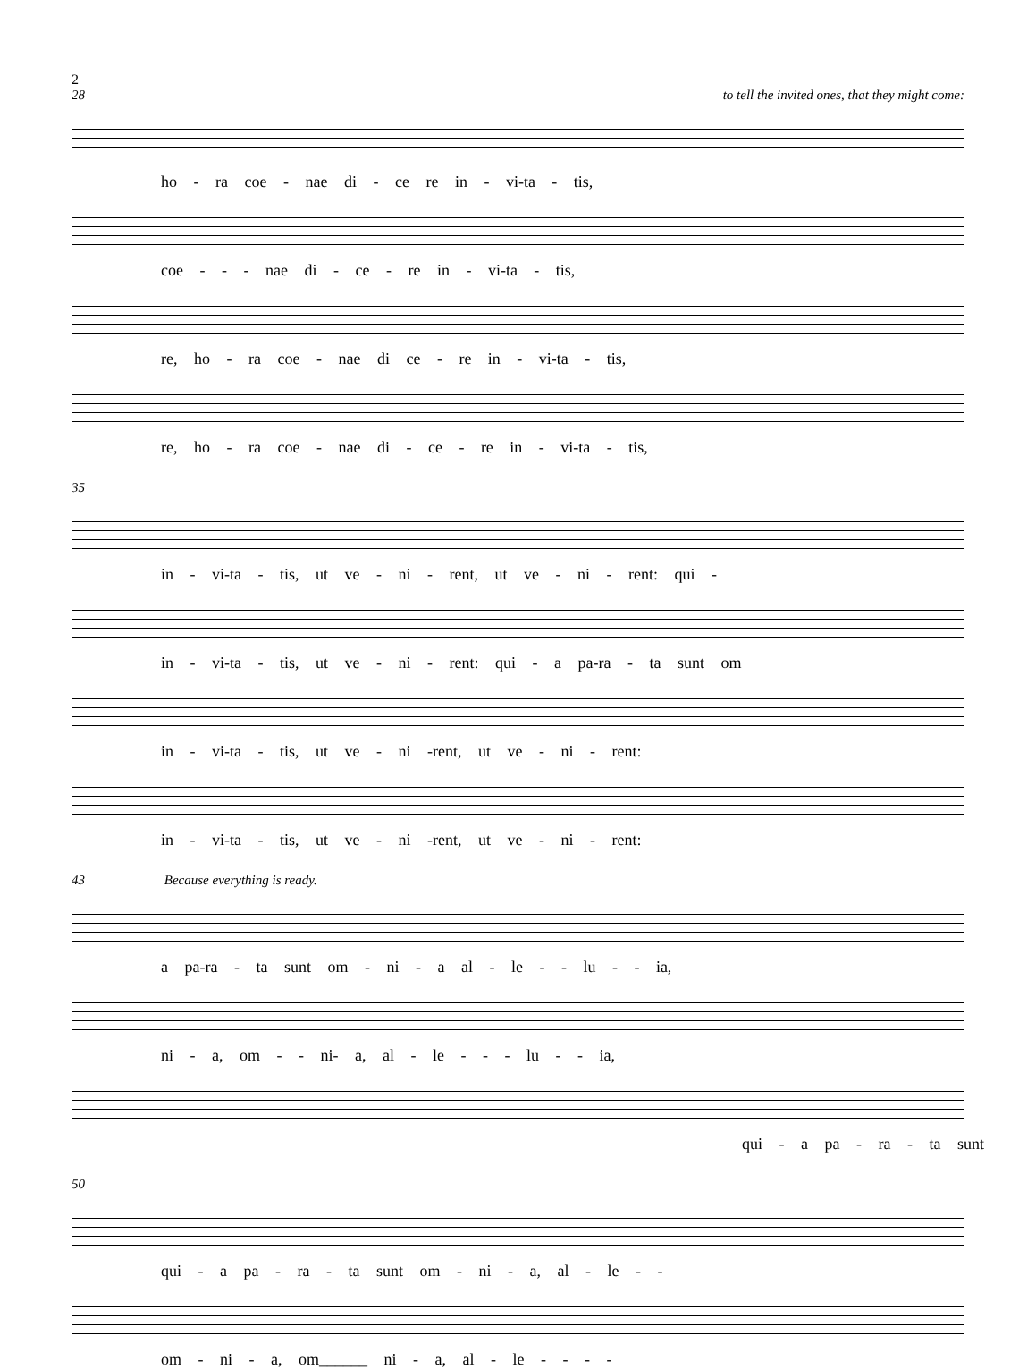2
28 to tell the invited ones, that they might come:
ho - ra coe - nae di - ce re in - vi-ta - tis,
coe - - - nae di - ce - re in - vi-ta - tis,
re, ho - ra coe - nae di ce - re in - vi-ta - tis,
re, ho - ra coe - nae di - ce - re in - vi-ta - tis,
35
in - vi-ta - tis, ut ve - ni - rent, ut ve - ni - rent: qui -
in - vi-ta - tis, ut ve - ni - rent: qui - a pa-ra - ta sunt om
in - vi-ta - tis, ut ve - ni -rent, ut ve - ni - rent:
in - vi-ta - tis, ut ve - ni -rent, ut ve - ni - rent:
43 Because everything is ready.
a pa-ra - ta sunt om - ni - a al - le - - lu - - ia,
ni - a, om - - ni- a, al - le - - - lu - - ia,
qui - a pa - ra - ta sunt
50
qui - a pa - ra - ta sunt om - ni - a, al - le - -
om - ni - a, om______ ni - a, al - le - - - -